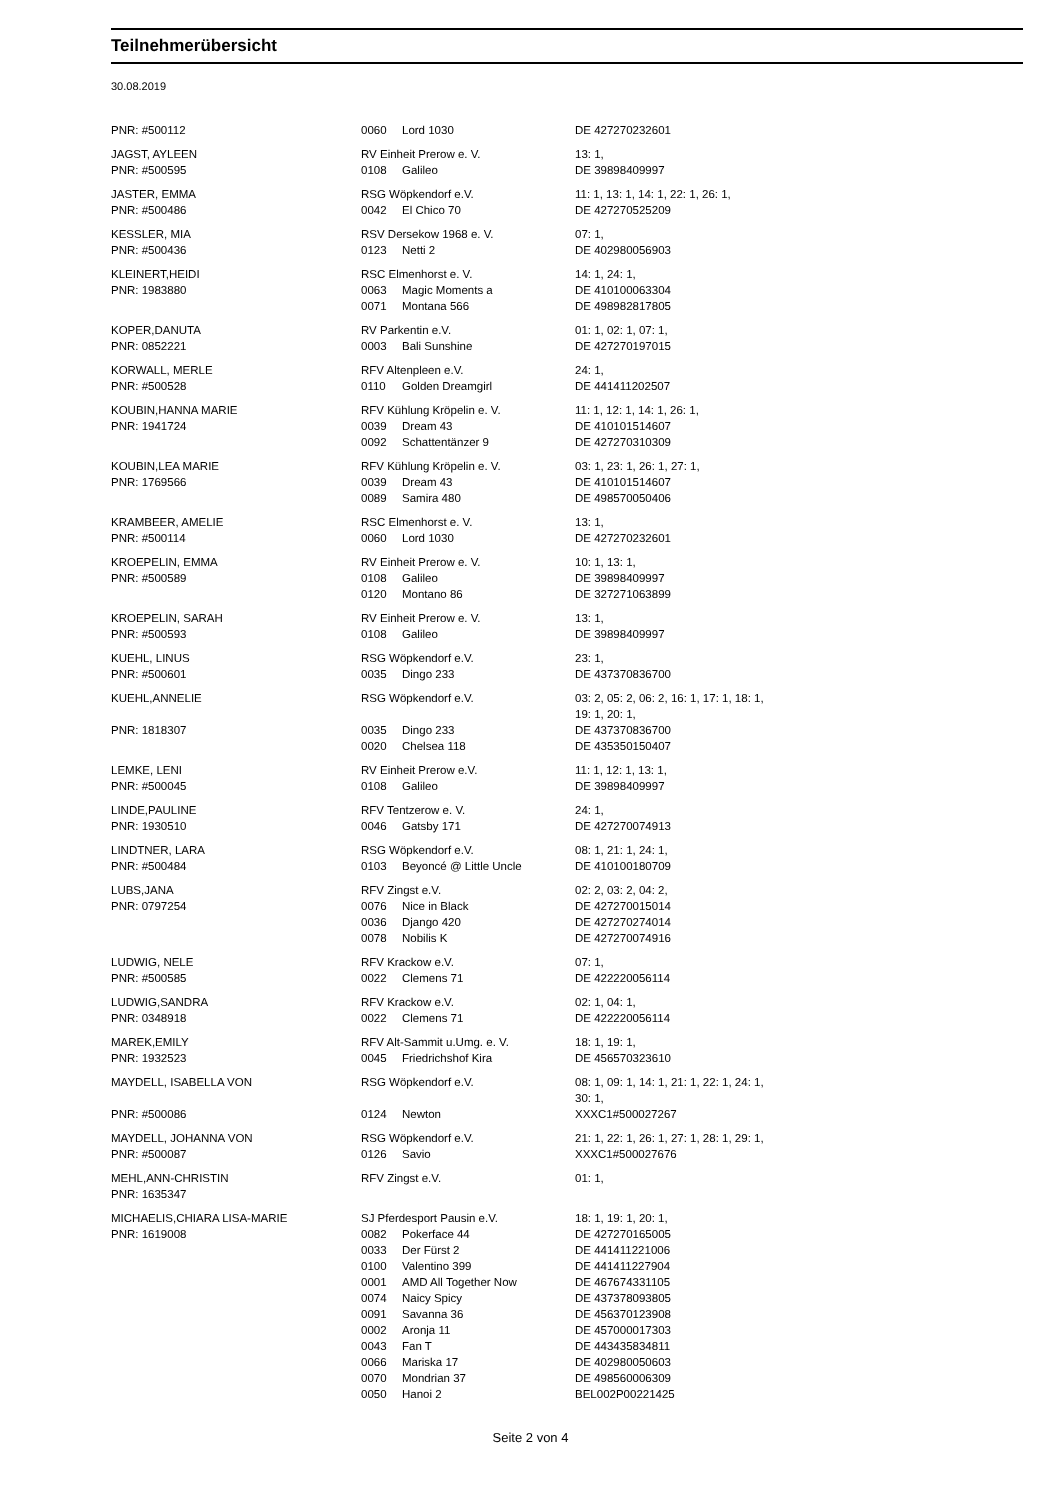Teilnehmerübersicht
30.08.2019
| PNR: #500112 | 0060 | Lord 1030 | DE 427270232601 |
| JAGST, AYLEEN | RV Einheit Prerow e. V. | | 13: 1, |
| PNR: #500595 | 0108 | Galileo | DE 39898409997 |
| JASTER, EMMA | RSG Wöpkendorf e.V. | | 11: 1, 13: 1, 14: 1, 22: 1, 26: 1, |
| PNR: #500486 | 0042 | El Chico 70 | DE 427270525209 |
| KESSLER, MIA | RSV Dersekow 1968 e. V. | | 07: 1, |
| PNR: #500436 | 0123 | Netti 2 | DE 402980056903 |
| KLEINERT,HEIDI | RSC Elmenhorst e. V. | | 14: 1, 24: 1, |
| PNR: 1983880 | 0063 | Magic Moments a | DE 410100063304 |
| | 0071 | Montana 566 | DE 498982817805 |
| KOPER,DANUTA | RV Parkentin e.V. | | 01: 1, 02: 1, 07: 1, |
| PNR: 0852221 | 0003 | Bali Sunshine | DE 427270197015 |
| KORWALL, MERLE | RFV Altenpleen e.V. | | 24: 1, |
| PNR: #500528 | 0110 | Golden Dreamgirl | DE 441411202507 |
| KOUBIN,HANNA MARIE | RFV Kühlung Kröpelin e. V. | | 11: 1, 12: 1, 14: 1, 26: 1, |
| PNR: 1941724 | 0039 | Dream 43 | DE 410101514607 |
| | 0092 | Schattentänzer 9 | DE 427270310309 |
| KOUBIN,LEA MARIE | RFV Kühlung Kröpelin e. V. | | 03: 1, 23: 1, 26: 1, 27: 1, |
| PNR: 1769566 | 0039 | Dream 43 | DE 410101514607 |
| | 0089 | Samira 480 | DE 498570050406 |
| KRAMBEER, AMELIE | RSC Elmenhorst e. V. | | 13: 1, |
| PNR: #500114 | 0060 | Lord 1030 | DE 427270232601 |
| KROEPELIN, EMMA | RV Einheit Prerow e. V. | | 10: 1, 13: 1, |
| PNR: #500589 | 0108 | Galileo | DE 39898409997 |
| | 0120 | Montano 86 | DE 327271063899 |
| KROEPELIN, SARAH | RV Einheit Prerow e. V. | | 13: 1, |
| PNR: #500593 | 0108 | Galileo | DE 39898409997 |
| KUEHL, LINUS | RSG Wöpkendorf e.V. | | 23: 1, |
| PNR: #500601 | 0035 | Dingo 233 | DE 437370836700 |
| KUEHL,ANNELIE | RSG Wöpkendorf e.V. | | 03: 2, 05: 2, 06: 2, 16: 1, 17: 1, 18: 1, 19: 1, 20: 1, |
| PNR: 1818307 | 0035 | Dingo 233 | DE 437370836700 |
| | 0020 | Chelsea 118 | DE 435350150407 |
| LEMKE, LENI | RV Einheit Prerow e.V. | | 11: 1, 12: 1, 13: 1, |
| PNR: #500045 | 0108 | Galileo | DE 39898409997 |
| LINDE,PAULINE | RFV Tentzerow e. V. | | 24: 1, |
| PNR: 1930510 | 0046 | Gatsby 171 | DE 427270074913 |
| LINDTNER, LARA | RSG Wöpkendorf e.V. | | 08: 1, 21: 1, 24: 1, |
| PNR: #500484 | 0103 | Beyoncé @ Little Uncle | DE 410100180709 |
| LUBS,JANA | RFV Zingst e.V. | | 02: 2, 03: 2, 04: 2, |
| PNR: 0797254 | 0076 | Nice in Black | DE 427270015014 |
| | 0036 | Django 420 | DE 427270274014 |
| | 0078 | Nobilis K | DE 427270074916 |
| LUDWIG, NELE | RFV Krackow e.V. | | 07: 1, |
| PNR: #500585 | 0022 | Clemens 71 | DE 422220056114 |
| LUDWIG,SANDRA | RFV Krackow e.V. | | 02: 1, 04: 1, |
| PNR: 0348918 | 0022 | Clemens 71 | DE 422220056114 |
| MAREK,EMILY | RFV Alt-Sammit u.Umg. e. V. | | 18: 1, 19: 1, |
| PNR: 1932523 | 0045 | Friedrichshof Kira | DE 456570323610 |
| MAYDELL, ISABELLA VON | RSG Wöpkendorf e.V. | | 08: 1, 09: 1, 14: 1, 21: 1, 22: 1, 24: 1, 30: 1, |
| PNR: #500086 | 0124 | Newton | XXXC1#500027267 |
| MAYDELL, JOHANNA VON | RSG Wöpkendorf e.V. | | 21: 1, 22: 1, 26: 1, 27: 1, 28: 1, 29: 1, |
| PNR: #500087 | 0126 | Savio | XXXC1#500027676 |
| MEHL,ANN-CHRISTIN | RFV Zingst e.V. | | 01: 1, |
| PNR: 1635347 | | | |
| MICHAELIS,CHIARA LISA-MARIE | SJ Pferdesport Pausin e.V. | | 18: 1, 19: 1, 20: 1, |
| PNR: 1619008 | 0082 | Pokerface 44 | DE 427270165005 |
| | 0033 | Der Fürst 2 | DE 441411221006 |
| | 0100 | Valentino 399 | DE 441411227904 |
| | 0001 | AMD All Together Now | DE 467674331105 |
| | 0074 | Naicy Spicy | DE 437378093805 |
| | 0091 | Savanna 36 | DE 456370123908 |
| | 0002 | Aronja 11 | DE 457000017303 |
| | 0043 | Fan T | DE 443435834811 |
| | 0066 | Mariska 17 | DE 402980050603 |
| | 0070 | Mondrian 37 | DE 498560006309 |
| | 0050 | Hanoi 2 | BEL002P00221425 |
Seite 2 von 4